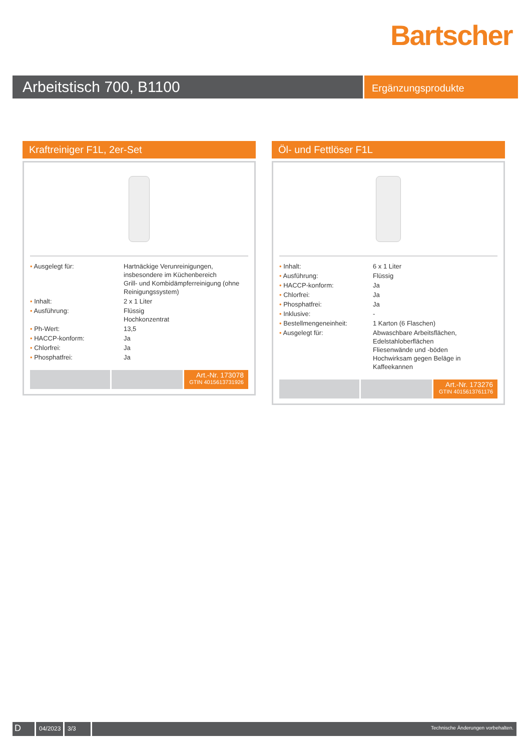Bartscher
Arbeitstisch 700, B1100
Ergänzungsprodukte
Kraftreiniger F1L, 2er-Set
| • Ausgelegt für: | Hartnäckige Verunreinigungen, insbesondere im Küchenbereich Grill- und Kombidämpferreinigung (ohne Reinigungssystem) |
| • Inhalt: | 2 x 1 Liter |
| • Ausführung: | Flüssig Hochkonzentrat |
| • Ph-Wert: | 13,5 |
| • HACCP-konform: | Ja |
| • Chlorfrei: | Ja |
| • Phosphatfrei: | Ja |
Art.-Nr. 173078
GTIN 4015613731926
Öl- und Fettlöser F1L
| • Inhalt: | 6 x 1 Liter |
| • Ausführung: | Flüssig |
| • HACCP-konform: | Ja |
| • Chlorfrei: | Ja |
| • Phosphatfrei: | Ja |
| • Inklusive: | - |
| • Bestellmengeneinheit: | 1 Karton (6 Flaschen) |
| • Ausgelegt für: | Abwaschbare Arbeitsflächen, Edelstahloberflächen Fliesenwände und -böden Hochwirksam gegen Beläge in Kaffeekannen |
Art.-Nr. 173276
GTIN 4015613761176
D
04/2023
3/3
Technische Änderungen vorbehalten.